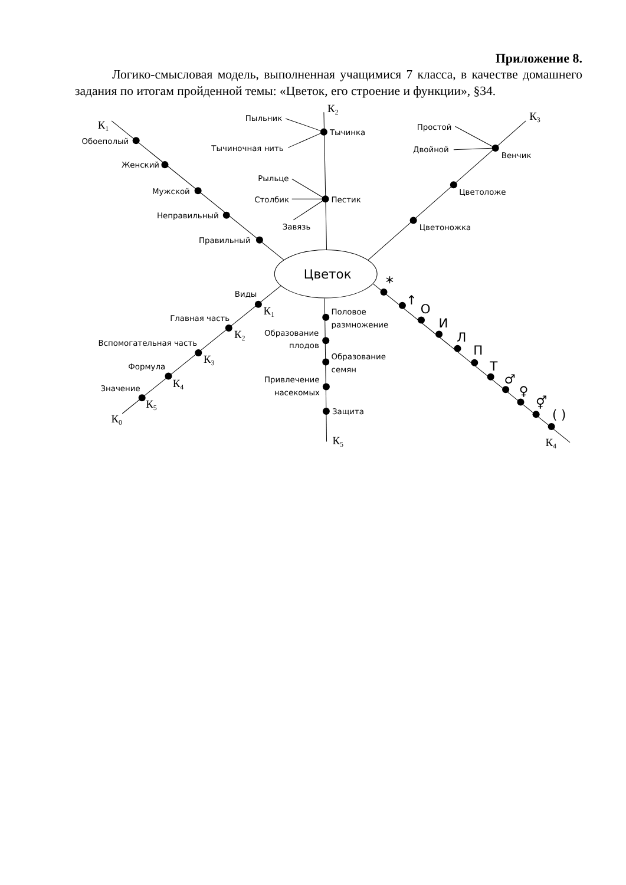Приложение 8.
Логико-смысловая модель, выполненная учащимися 7 класса, в качестве домашнего задания по итогам пройденной темы: «Цветок, его строение и функции», §34.
Цветок
К1
Обоеполый
Женский
Мужской
Неправильный
Правильный
К2
Пыльник
Тычинка
Тычиночная нить
Рыльце
Столбик
Пестик
Завязь
К3
Простой
Двойной
Венчик
Цветоложе
Цветоножка
Виды
К1
Главная часть
К2
Вспомогательная часть
К3
Формула
К4
Значение
К5
К0
Половое
размножение
Образование
плодов
Образование
семян
Привлечение
насекомых
Защита
К5
*
↑
О
И
Л
П
Т
♂
♀
⚥
( )
К4